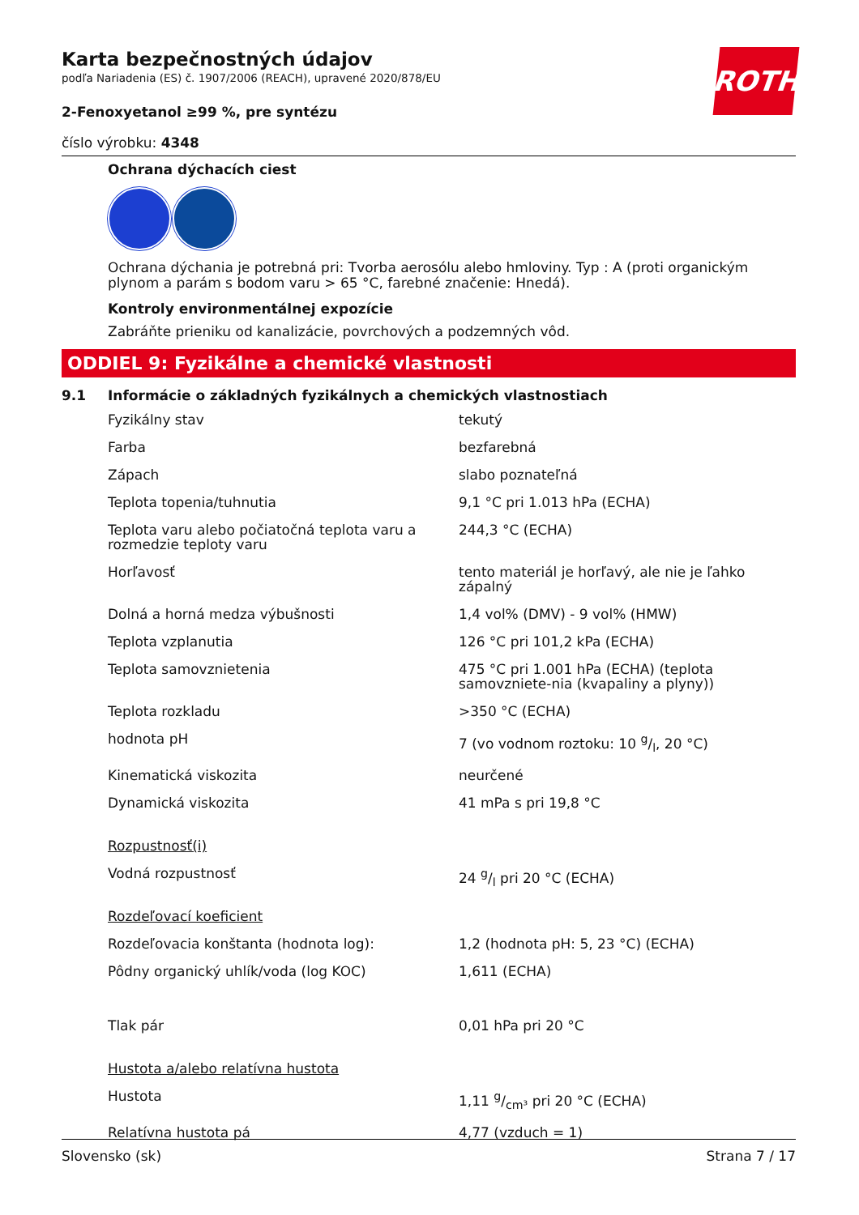ROTH
Karta bezpečnostných údajov
podľa Nariadenia (ES) č. 1907/2006 (REACH), upravené 2020/878/EU
2-Fenoxyetanol ≥99 %, pre syntézu
číslo výrobku: 4348
Ochrana dýchacích ciest
Ochrana dýchania je potrebná pri: Tvorba aerosólu alebo hmloviny. Typ : A (proti organickým plynom a parám s bodom varu > 65 °C, farebné značenie: Hnedá).
Kontroly environmentálnej expozície
Zabráňte prieniku od kanalizácie, povrchových a podzemných vôd.
ODDIEL 9: Fyzikálne a chemické vlastnosti
9.1 Informácie o základných fyzikálnych a chemických vlastnostiach
| Fyzikálny stav | tekutý |
| Farba | bezfarebná |
| Zápach | slabo poznateľná |
| Teplota topenia/tuhnutia | 9,1 °C pri 1.013 hPa (ECHA) |
| Teplota varu alebo počiatočná teplota varu a rozmedzie teploty varu | 244,3 °C (ECHA) |
| Horľavosť | tento materiál je horľavý, ale nie je ľahko zápalný |
| Dolná a horná medza výbušnosti | 1,4 vol% (DMV) - 9 vol% (HMW) |
| Teplota vzplanutia | 126 °C pri 101,2 kPa (ECHA) |
| Teplota samovznietenia | 475 °C pri 1.001 hPa (ECHA) (teplota samovzniete-nia (kvapaliny a plyny)) |
| Teplota rozkladu | >350 °C (ECHA) |
| hodnota pH | 7 (vo vodnom roztoku: 10 g/l, 20 °C) |
| Kinematická viskozita | neurčené |
| Dynamická viskozita | 41 mPa s pri 19,8 °C |
| Rozpustnosť(i) | |
| Vodná rozpustnosť | 24 g/l pri 20 °C (ECHA) |
| Rozdeľovací koeficient | |
| Rozdeľovacia konštanta (hodnota log): | 1,2 (hodnota pH: 5, 23 °C) (ECHA) |
| Pôdny organický uhlík/voda (log KOC) | 1,611 (ECHA) |
| Tlak pár | 0,01 hPa pri 20 °C |
| Hustota a/alebo relatívna hustota | |
| Hustota | 1,11 g/cm³ pri 20 °C (ECHA) |
| Relatívna hustota pá | 4,77 (vzduch = 1) |
Slovensko (sk) Strana 7 / 17